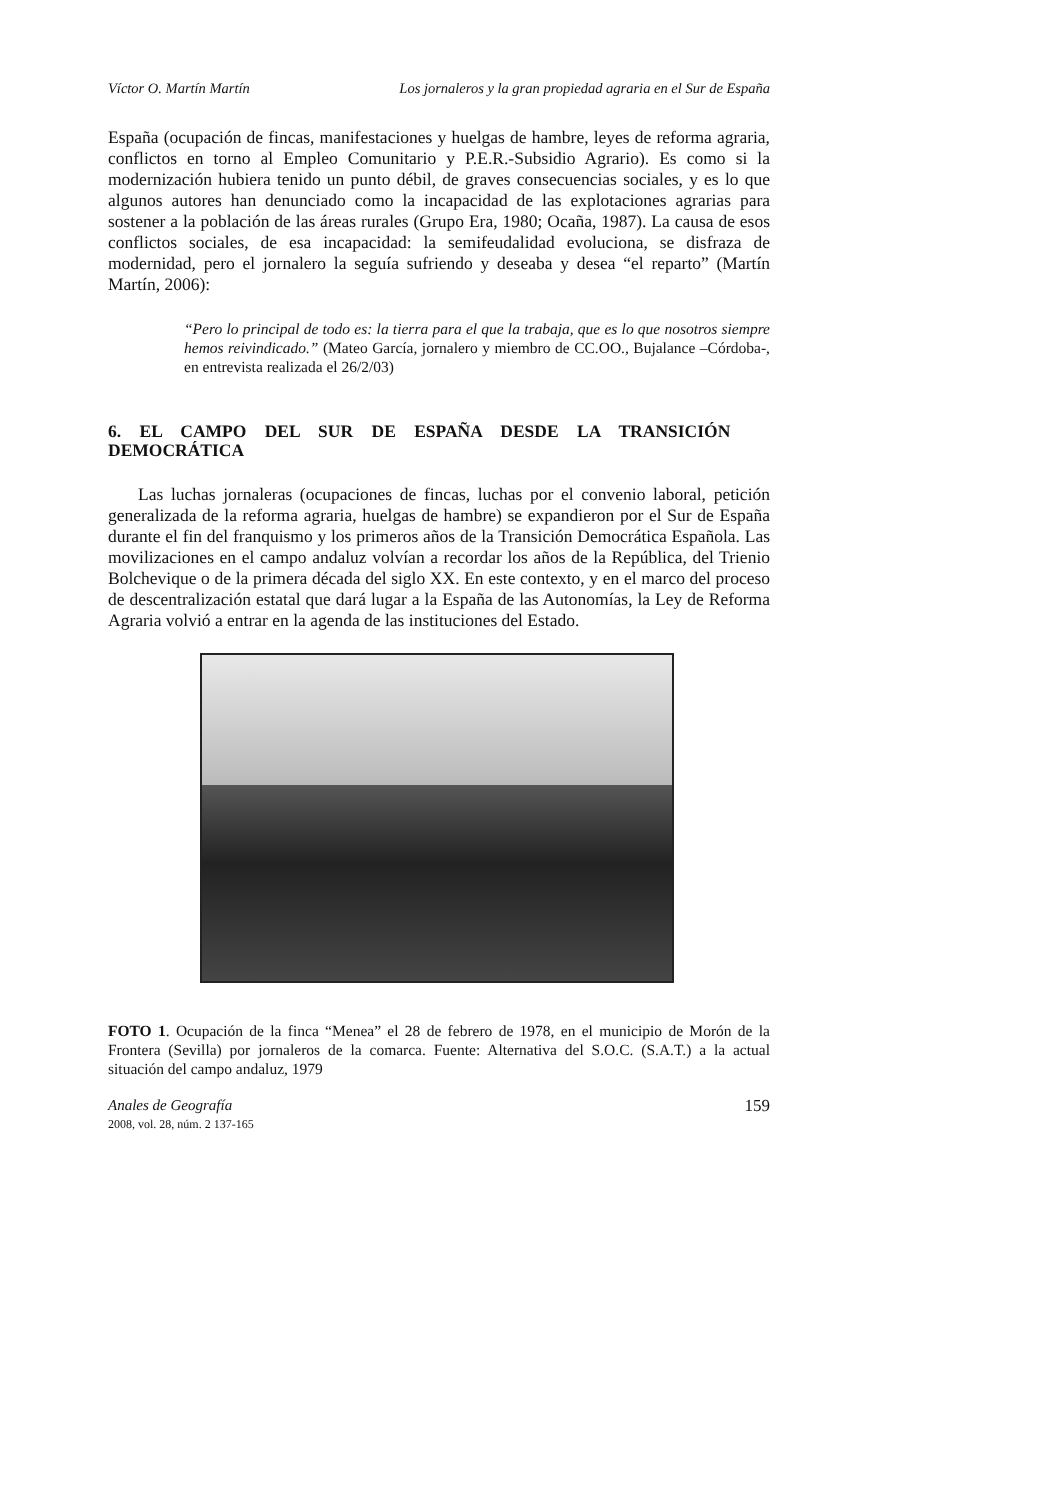Víctor O. Martín Martín Los jornaleros y la gran propiedad agraria en el Sur de España
España (ocupación de fincas, manifestaciones y huelgas de hambre, leyes de reforma agraria, conflictos en torno al Empleo Comunitario y P.E.R.-Subsidio Agrario). Es como si la modernización hubiera tenido un punto débil, de graves consecuencias sociales, y es lo que algunos autores han denunciado como la incapacidad de las explotaciones agrarias para sostener a la población de las áreas rurales (Grupo Era, 1980; Ocaña, 1987). La causa de esos conflictos sociales, de esa incapacidad: la semifeudalidad evoluciona, se disfraza de modernidad, pero el jornalero la seguía sufriendo y deseaba y desea “el reparto” (Martín Martín, 2006):
“Pero lo principal de todo es: la tierra para el que la trabaja, que es lo que nosotros siempre hemos reivindicado.” (Mateo García, jornalero y miembro de CC.OO., Bujalance –Córdoba-, en entrevista realizada el 26/2/03)
6. EL CAMPO DEL SUR DE ESPAÑA DESDE LA TRANSICIÓN DEMOCRÁTICA
Las luchas jornaleras (ocupaciones de fincas, luchas por el convenio laboral, petición generalizada de la reforma agraria, huelgas de hambre) se expandieron por el Sur de España durante el fin del franquismo y los primeros años de la Transición Democrática Española. Las movilizaciones en el campo andaluz volvían a recordar los años de la República, del Trienio Bolchevique o de la primera década del siglo XX. En este contexto, y en el marco del proceso de descentralización estatal que dará lugar a la España de las Autonomías, la Ley de Reforma Agraria volvió a entrar en la agenda de las instituciones del Estado.
FOTO 1. Ocupación de la finca “Menea” el 28 de febrero de 1978, en el municipio de Morón de la Frontera (Sevilla) por jornaleros de la comarca. Fuente: Alternativa del S.O.C. (S.A.T.) a la actual situación del campo andaluz, 1979
Anales de Geografía
2008, vol. 28, núm. 2 137-165
159